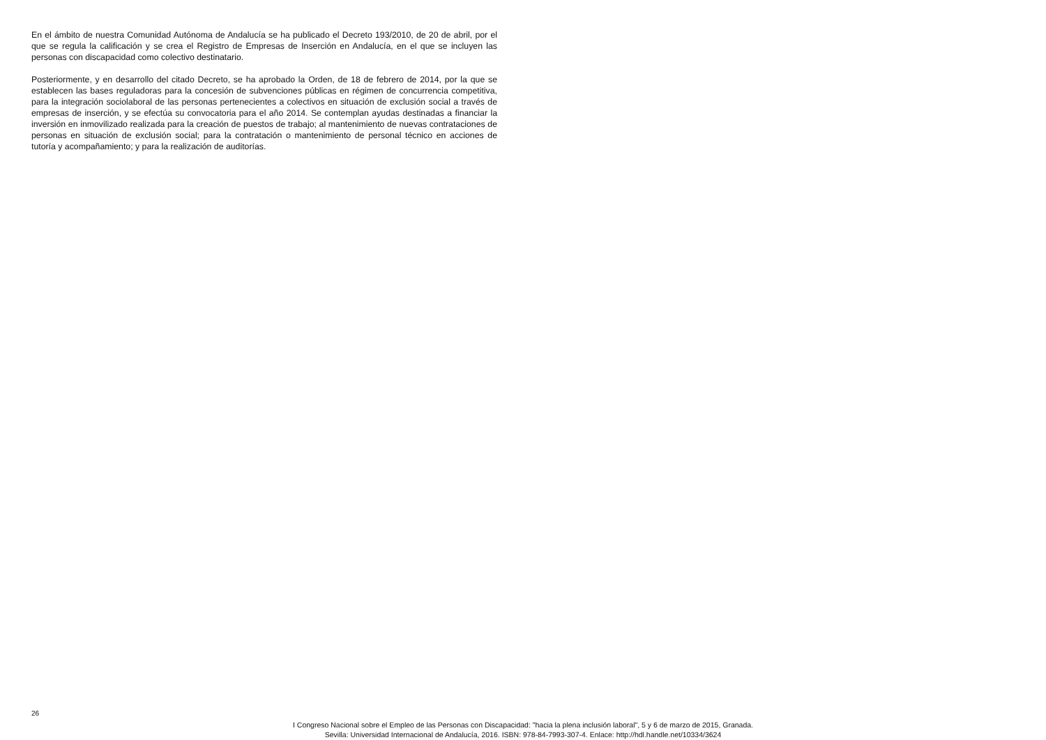En el ámbito de nuestra Comunidad Autónoma de Andalucía se ha publicado el Decreto 193/2010, de 20 de abril, por el que se regula la calificación y se crea el Registro de Empresas de Inserción en Andalucía, en el que se incluyen las personas con discapacidad como colectivo destinatario.
Posteriormente, y en desarrollo del citado Decreto, se ha aprobado la Orden, de 18 de febrero de 2014, por la que se establecen las bases reguladoras para la concesión de subvenciones públicas en régimen de concurrencia competitiva, para la integración sociolaboral de las personas pertenecientes a colectivos en situación de exclusión social a través de empresas de inserción, y se efectúa su convocatoria para el año 2014. Se contemplan ayudas destinadas a financiar la inversión en inmovilizado realizada para la creación de puestos de trabajo; al mantenimiento de nuevas contrataciones de personas en situación de exclusión social; para la contratación o mantenimiento de personal técnico en acciones de tutoría y acompañamiento; y para la realización de auditorías.
26
I Congreso Nacional sobre el Empleo de las Personas con Discapacidad: "hacia la plena inclusión laboral", 5 y 6 de marzo de 2015, Granada.
Sevilla: Universidad Internacional de Andalucía, 2016. ISBN: 978-84-7993-307-4. Enlace: http://hdl.handle.net/10334/3624